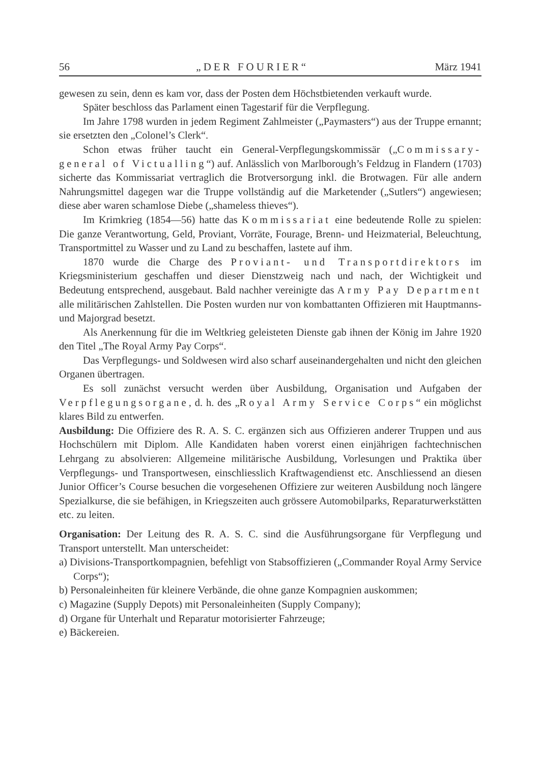56 „DER FOURIER“März 1941
gewesen zu sein, denn es kam vor, dass der Posten dem Höchstbietenden verkauft wurde.
Später beschloss das Parlament einen Tagestarif für die Verpflegung.
Im Jahre 1798 wurden in jedem Regiment Zahlmeister („Paymasters“) aus der Truppe ernannt; sie ersetzten den „Colonel’s Clerk“.
Schon etwas früher taucht ein General-Verpflegungskommissär („Commissary-general of Victualling“) auf. Anlässlich von Marlborough’s Feldzug in Flandern (1703) sicherte das Kommissariat vertraglich die Brotversorgung inkl. die Brotwagen. Für alle andern Nahrungsmittel dagegen war die Truppe vollständig auf die Marketender („Sutlers“) angewiesen; diese aber waren schamlose Diebe („shameless thieves“).
Im Krimkrieg (1854—56) hatte das Kommissariat eine bedeutende Rolle zu spielen: Die ganze Verantwortung, Geld, Proviant, Vorräte, Fourage, Brenn- und Heizmaterial, Beleuchtung, Transportmittel zu Wasser und zu Land zu beschaffen, lastete auf ihm.
1870 wurde die Charge des Proviant- und Transportdirektors im Kriegsministerium geschaffen und dieser Dienstzweig nach und nach, der Wichtigkeit und Bedeutung entsprechend, ausgebaut. Bald nachher vereinigte das Army Pay Department alle militärischen Zahlstellen. Die Posten wurden nur von kombattanten Offizieren mit Hauptmanns- und Majorgrad besetzt.
Als Anerkennung für die im Weltkrieg geleisteten Dienste gab ihnen der König im Jahre 1920 den Titel „The Royal Army Pay Corps“.
Das Verpflegungs- und Soldwesen wird also scharf auseinandergehalten und nicht den gleichen Organen übertragen.
Es soll zunächst versucht werden über Ausbildung, Organisation und Aufgaben der Verpflegungsorgane, d. h. des „Royal Army Service Corps“ ein möglichst klares Bild zu entwerfen.
Ausbildung: Die Offiziere des R. A. S. C. ergänzen sich aus Offizieren anderer Truppen und aus Hochschülern mit Diplom. Alle Kandidaten haben vorerst einen einjährigen fachtechnischen Lehrgang zu absolvieren: Allgemeine militärische Ausbildung, Vorlesungen und Praktika über Verpflegungs- und Transportwesen, einschliesslich Kraftwagendienst etc. Anschliessend an diesen Junior Officer’s Course besuchen die vorgesehenen Offiziere zur weiteren Ausbildung noch längere Spezialkurse, die sie befähigen, in Kriegszeiten auch grössere Automobilparks, Reparaturwerkstätten etc. zu leiten.
Organisation: Der Leitung des R. A. S. C. sind die Ausführungsorgane für Verpflegung und Transport unterstellt. Man unterscheidet:
a) Divisions-Transportkompagnien, befehligt von Stabsoffizieren („Commander Royal Army Service Corps“);
b) Personaleinheiten für kleinere Verbände, die ohne ganze Kompagnien auskommen;
c) Magazine (Supply Depots) mit Personaleinheiten (Supply Company);
d) Organe für Unterhalt und Reparatur motorisierter Fahrzeuge;
e) Bäckereien.